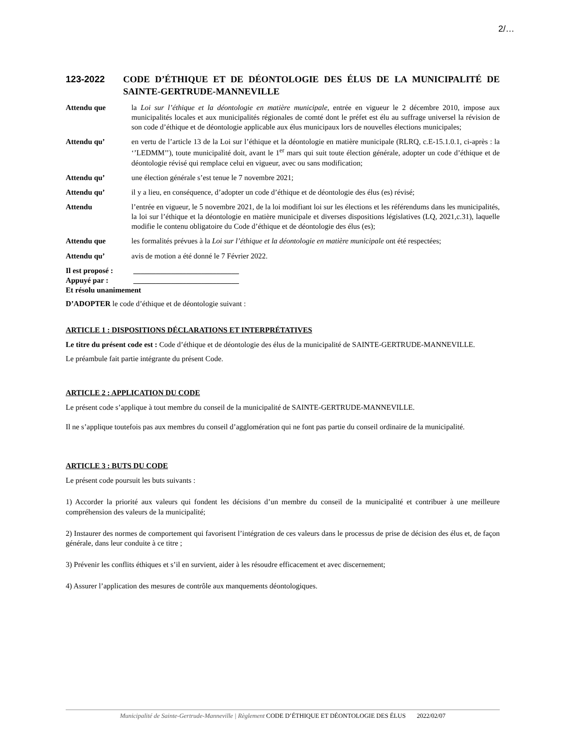2/…
123-2022 CODE D’ÉTHIQUE ET DE DÉONTOLOGIE DES ÉLUS DE LA MUNICIPALITÉ DE SAINTE-GERTRUDE-MANNEVILLE
Attendu que la Loi sur l’éthique et la déontologie en matière municipale, entrée en vigueur le 2 décembre 2010, impose aux municipalités locales et aux municipalités régionales de comté dont le préfet est élu au suffrage universel la révision de son code d’éthique et de déontologie applicable aux élus municipaux lors de nouvelles élections municipales;
Attendu qu’ en vertu de l’article 13 de la Loi sur l’éthique et la déontologie en matière municipale (RLRQ, c.E-15.1.0.1, ci-après : la ‘’LEDMM’’), toute municipalité doit, avant le 1<sup>er</sup> mars qui suit toute élection générale, adopter un code d’éthique et de déontologie révisé qui remplace celui en vigueur, avec ou sans modification;
Attendu qu’ une élection générale s’est tenue le 7 novembre 2021;
Attendu qu’ il y a lieu, en conséquence, d’adopter un code d’éthique et de déontologie des élus (es) révisé;
Attendu l’entrée en vigueur, le 5 novembre 2021, de la loi modifiant loi sur les élections et les référendums dans les municipalités, la loi sur l’éthique et la déontologie en matière municipale et diverses dispositions législatives (LQ, 2021,c.31), laquelle modifie le contenu obligatoire du Code d’éthique et de déontologie des élus (es);
Attendu que les formalités prévues à la Loi sur l’éthique et la déontologie en matière municipale ont été respectées;
Attendu qu’ avis de motion a été donné le 7 Février 2022.
Il est proposé : ____________________________
Appuyé par : ____________________________
Et résolu unanimement
D’ADOPTER le code d’éthique et de déontologie suivant :
ARTICLE 1 : DISPOSITIONS DÉCLARATIONS ET INTERPRÉTATIVES
Le titre du présent code est : Code d’éthique et de déontologie des élus de la municipalité de SAINTE-GERTRUDE-MANNEVILLE.
Le préambule fait partie intégrante du présent Code.
ARTICLE 2 : APPLICATION DU CODE
Le présent code s’applique à tout membre du conseil de la municipalité de SAINTE-GERTRUDE-MANNEVILLE.
Il ne s’applique toutefois pas aux membres du conseil d’agglomération qui ne font pas partie du conseil ordinaire de la municipalité.
ARTICLE 3 : BUTS DU CODE
Le présent code poursuit les buts suivants :
1) Accorder la priorité aux valeurs qui fondent les décisions d’un membre du conseil de la municipalité et contribuer à une meilleure compréhension des valeurs de la municipalité;
2) Instaurer des normes de comportement qui favorisent l’intégration de ces valeurs dans le processus de prise de décision des élus et, de façon générale, dans leur conduite à ce titre ;
3) Prévenir les conflits éthiques et s’il en survient, aider à les résoudre efficacement et avec discernement;
4) Assurer l’application des mesures de contrôle aux manquements déontologiques.
Municipalité de Sainte-Gertrude-Manneville | Règlement CODE D’ÉTHIQUE ET DÉONTOLOGIE DES ÉLUS 2022/02/07